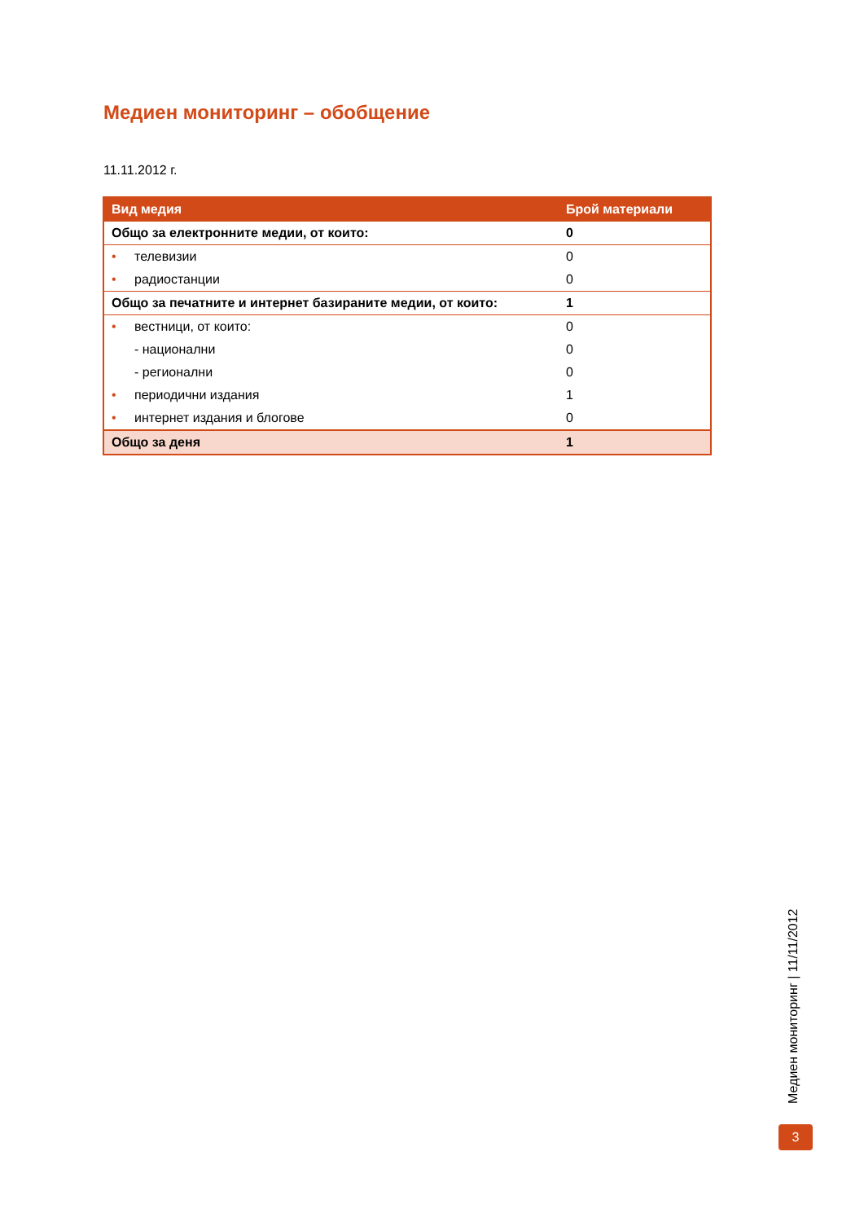Медиен мониторинг – обобщение
11.11.2012 г.
| Вид медия | Брой материали |
| --- | --- |
| Общо за електронните медии, от които: | 0 |
| • телевизии | 0 |
| • радиостанции | 0 |
| Общо за печатните и интернет базираните медии, от които: | 1 |
| • вестници, от които: | 0 |
| - национални | 0 |
| - регионални | 0 |
| • периодични издания | 1 |
| • интернет издания и блогове | 0 |
| Общо за деня | 1 |
Медиен мониторинг | 11/11/2012
3